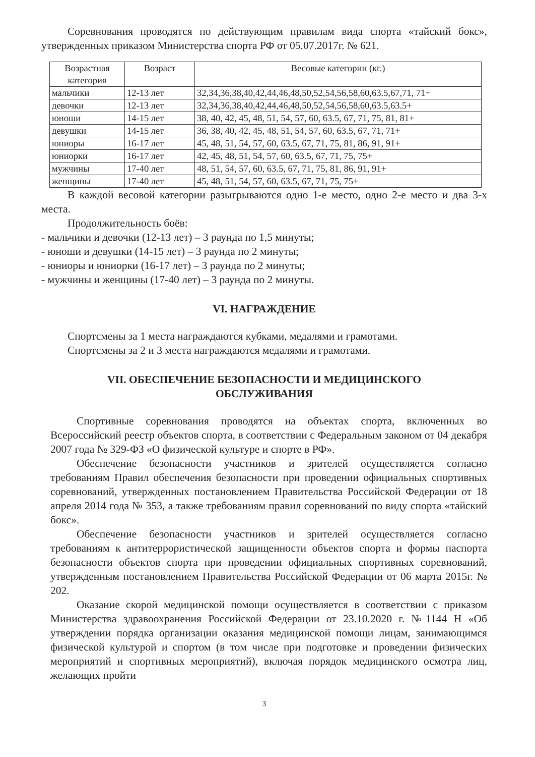Соревнования проводятся по действующим правилам вида спорта «тайский бокс», утвержденных приказом Министерства спорта РФ от 05.07.2017г. № 621.
| Возрастная категория | Возраст | Весовые категории (кг.) |
| --- | --- | --- |
| мальчики | 12-13 лет | 32,34,36,38,40,42,44,46,48,50,52,54,56,58,60,63.5,67,71, 71+ |
| девочки | 12-13 лет | 32,34,36,38,40,42,44,46,48,50,52,54,56,58,60,63.5,63.5+ |
| юноши | 14-15 лет | 38, 40, 42, 45, 48, 51, 54, 57, 60, 63.5, 67, 71, 75, 81, 81+ |
| девушки | 14-15 лет | 36, 38, 40, 42, 45, 48, 51, 54, 57, 60, 63.5, 67, 71, 71+ |
| юниоры | 16-17 лет | 45, 48, 51, 54, 57, 60, 63.5, 67, 71, 75, 81, 86, 91, 91+ |
| юниорки | 16-17 лет | 42, 45, 48, 51, 54, 57, 60, 63.5, 67, 71, 75, 75+ |
| мужчины | 17-40 лет | 48, 51, 54, 57, 60, 63.5, 67, 71, 75, 81, 86, 91, 91+ |
| женщины | 17-40 лет | 45, 48, 51, 54, 57, 60, 63.5, 67, 71, 75, 75+ |
В каждой весовой категории разыгрываются одно 1-е место, одно 2-е место и два 3-х места.
Продолжительность боёв:
- мальчики и девочки (12-13 лет) – 3 раунда по 1,5 минуты;
- юноши и девушки (14-15 лет) – 3 раунда по 2 минуты;
- юниоры и юниорки (16-17 лет) – 3 раунда по 2 минуты;
- мужчины и женщины (17-40 лет) – 3 раунда по 2 минуты.
VI. НАГРАЖДЕНИЕ
Спортсмены за 1 места награждаются кубками, медалями и грамотами.
Спортсмены за 2 и 3 места награждаются медалями и грамотами.
VII. ОБЕСПЕЧЕНИЕ БЕЗОПАСНОСТИ И МЕДИЦИНСКОГО
ОБСЛУЖИВАНИЯ
Спортивные соревнования проводятся на объектах спорта, включенных во Всероссийский реестр объектов спорта, в соответствии с Федеральным законом от 04 декабря 2007 года № 329-ФЗ «О физической культуре и спорте в РФ».
Обеспечение безопасности участников и зрителей осуществляется согласно требованиям Правил обеспечения безопасности при проведении официальных спортивных соревнований, утвержденных постановлением Правительства Российской Федерации от 18 апреля 2014 года № 353, а также требованиям правил соревнований по виду спорта «тайский бокс».
Обеспечение безопасности участников и зрителей осуществляется согласно требованиям к антитеррористической защищенности объектов спорта и формы паспорта безопасности объектов спорта при проведении официальных спортивных соревнований, утвержденным постановлением Правительства Российской Федерации от 06 марта 2015г. № 202.
Оказание скорой медицинской помощи осуществляется в соответствии с приказом Министерства здравоохранения Российской Федерации от 23.10.2020 г. №1144 Н «Об утверждении порядка организации оказания медицинской помощи лицам, занимающимся физической культурой и спортом (в том числе при подготовке и проведении физических мероприятий и спортивных мероприятий), включая порядок медицинского осмотра лиц, желающих пройти
3